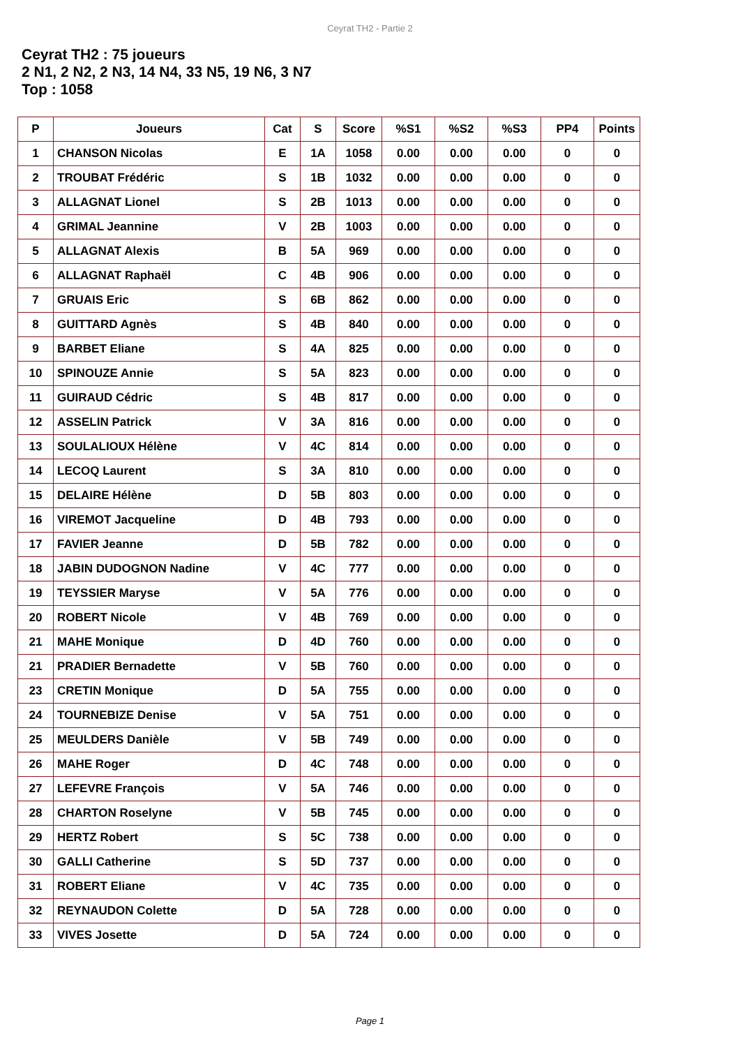Ceyrat TH2 - Partie 2
Ceyrat TH2 : 75 joueurs
2 N1, 2 N2, 2 N3, 14 N4, 33 N5, 19 N6, 3 N7
Top : 1058
| P | Joueurs | Cat | S | Score | %S1 | %S2 | %S3 | PP4 | Points |
| --- | --- | --- | --- | --- | --- | --- | --- | --- | --- |
| 1 | CHANSON Nicolas | E | 1A | 1058 | 0.00 | 0.00 | 0.00 | 0 | 0 |
| 2 | TROUBAT Frédéric | S | 1B | 1032 | 0.00 | 0.00 | 0.00 | 0 | 0 |
| 3 | ALLAGNAT Lionel | S | 2B | 1013 | 0.00 | 0.00 | 0.00 | 0 | 0 |
| 4 | GRIMAL Jeannine | V | 2B | 1003 | 0.00 | 0.00 | 0.00 | 0 | 0 |
| 5 | ALLAGNAT Alexis | B | 5A | 969 | 0.00 | 0.00 | 0.00 | 0 | 0 |
| 6 | ALLAGNAT Raphaël | C | 4B | 906 | 0.00 | 0.00 | 0.00 | 0 | 0 |
| 7 | GRUAIS Eric | S | 6B | 862 | 0.00 | 0.00 | 0.00 | 0 | 0 |
| 8 | GUITTARD Agnès | S | 4B | 840 | 0.00 | 0.00 | 0.00 | 0 | 0 |
| 9 | BARBET Eliane | S | 4A | 825 | 0.00 | 0.00 | 0.00 | 0 | 0 |
| 10 | SPINOUZE Annie | S | 5A | 823 | 0.00 | 0.00 | 0.00 | 0 | 0 |
| 11 | GUIRAUD Cédric | S | 4B | 817 | 0.00 | 0.00 | 0.00 | 0 | 0 |
| 12 | ASSELIN Patrick | V | 3A | 816 | 0.00 | 0.00 | 0.00 | 0 | 0 |
| 13 | SOULALIOUX Hélène | V | 4C | 814 | 0.00 | 0.00 | 0.00 | 0 | 0 |
| 14 | LECOQ Laurent | S | 3A | 810 | 0.00 | 0.00 | 0.00 | 0 | 0 |
| 15 | DELAIRE Hélène | D | 5B | 803 | 0.00 | 0.00 | 0.00 | 0 | 0 |
| 16 | VIREMOT Jacqueline | D | 4B | 793 | 0.00 | 0.00 | 0.00 | 0 | 0 |
| 17 | FAVIER Jeanne | D | 5B | 782 | 0.00 | 0.00 | 0.00 | 0 | 0 |
| 18 | JABIN DUDOGNON Nadine | V | 4C | 777 | 0.00 | 0.00 | 0.00 | 0 | 0 |
| 19 | TEYSSIER Maryse | V | 5A | 776 | 0.00 | 0.00 | 0.00 | 0 | 0 |
| 20 | ROBERT Nicole | V | 4B | 769 | 0.00 | 0.00 | 0.00 | 0 | 0 |
| 21 | MAHE Monique | D | 4D | 760 | 0.00 | 0.00 | 0.00 | 0 | 0 |
| 21 | PRADIER Bernadette | V | 5B | 760 | 0.00 | 0.00 | 0.00 | 0 | 0 |
| 23 | CRETIN Monique | D | 5A | 755 | 0.00 | 0.00 | 0.00 | 0 | 0 |
| 24 | TOURNEBIZE Denise | V | 5A | 751 | 0.00 | 0.00 | 0.00 | 0 | 0 |
| 25 | MEULDERS Danièle | V | 5B | 749 | 0.00 | 0.00 | 0.00 | 0 | 0 |
| 26 | MAHE Roger | D | 4C | 748 | 0.00 | 0.00 | 0.00 | 0 | 0 |
| 27 | LEFEVRE François | V | 5A | 746 | 0.00 | 0.00 | 0.00 | 0 | 0 |
| 28 | CHARTON Roselyne | V | 5B | 745 | 0.00 | 0.00 | 0.00 | 0 | 0 |
| 29 | HERTZ Robert | S | 5C | 738 | 0.00 | 0.00 | 0.00 | 0 | 0 |
| 30 | GALLI Catherine | S | 5D | 737 | 0.00 | 0.00 | 0.00 | 0 | 0 |
| 31 | ROBERT Eliane | V | 4C | 735 | 0.00 | 0.00 | 0.00 | 0 | 0 |
| 32 | REYNAUDON Colette | D | 5A | 728 | 0.00 | 0.00 | 0.00 | 0 | 0 |
| 33 | VIVES Josette | D | 5A | 724 | 0.00 | 0.00 | 0.00 | 0 | 0 |
Page 1